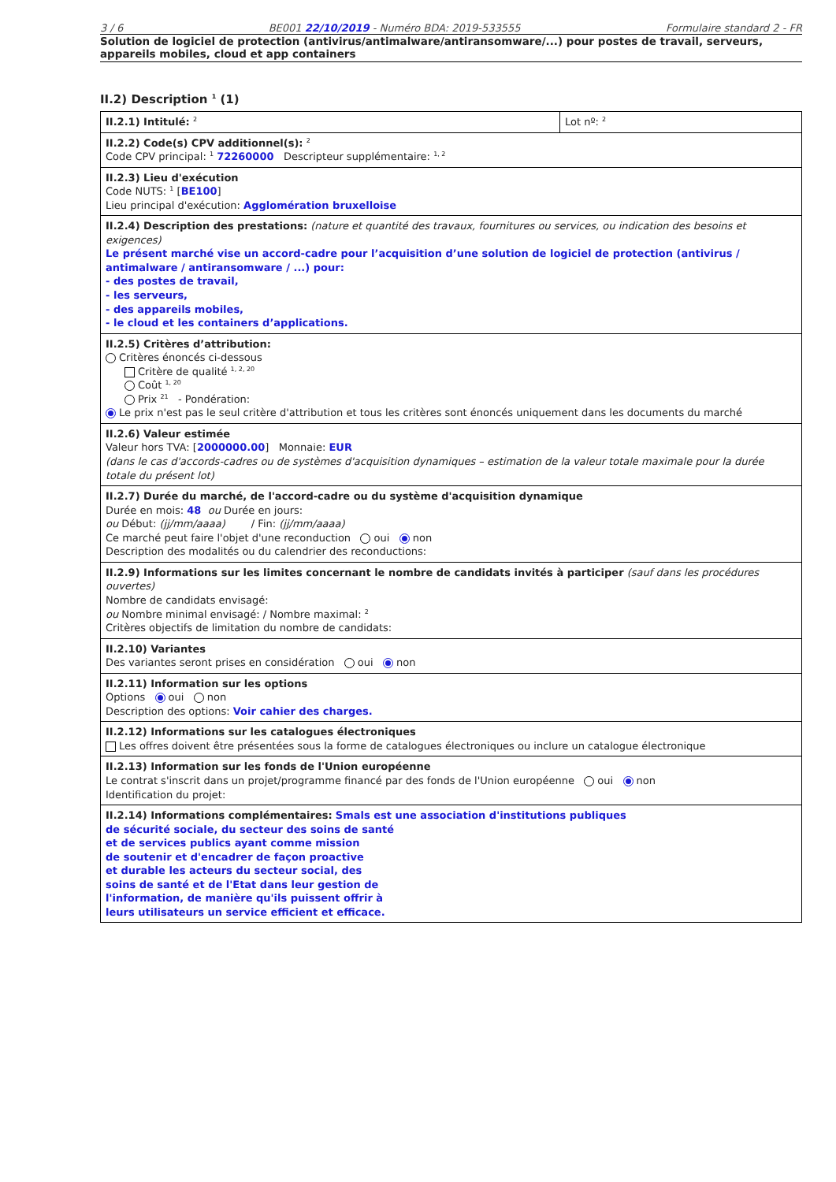3 / 6 BE001 22/10/2019 - Numéro BDA: 2019-533555 Formulaire standard 2 - FR
Solution de logiciel de protection (antivirus/antimalware/antiransomware/...) pour postes de travail, serveurs, appareils mobiles, cloud et app containers
II.2) Description <sup>1</sup> (1)
| II.2.1) Intitulé: <sup>2</sup> | Lot nº: <sup>2</sup> |
| II.2.2) Code(s) CPV additionnel(s): <sup>2</sup> Code CPV principal: <sup>1</sup> 72260000 Descripteur supplémentaire: <sup>1, 2</sup> | |
| II.2.3) Lieu d'exécution Code NUTS: <sup>1</sup> [ BE100 ] Lieu principal d'exécution: Agglomération bruxelloise | |
| II.2.4) Description des prestations: (nature et quantité des travaux, fournitures ou services, ou indication des besoins et exigences) Le présent marché vise un accord-cadre pour l’acquisition d’une solution de logiciel de protection (antivirus / antimalware / antiransomware / ...) pour: - des postes de travail, - les serveurs, - des appareils mobiles, - le cloud et les containers d’applications. | |
| II.2.5) Critères d’attribution: Critères énoncés ci-dessous Critère de qualité <sup>1, 2, 20</sup> Coût <sup>1, 20</sup> Prix <sup>21</sup> - Pondération: Le prix n'est pas le seul critère d'attribution et tous les critères sont énoncés uniquement dans les documents du marché | |
| II.2.6) Valeur estimée Valeur hors TVA: [ 2000000.00 ] Monnaie: EUR (dans le cas d'accords-cadres ou de systèmes d'acquisition dynamiques – estimation de la valeur totale maximale pour la durée totale du présent lot) | |
| II.2.7) Durée du marché, de l'accord-cadre ou du système d'acquisition dynamique Durée en mois: 48 ou Durée en jours: ou Début: (jj/mm/aaaa) / Fin: (jj/mm/aaaa) Ce marché peut faire l'objet d'une reconduction oui non Description des modalités ou du calendrier des reconductions: | |
| II.2.9) Informations sur les limites concernant le nombre de candidats invités à participer (sauf dans les procédures ouvertes) Nombre de candidats envisagé: ou Nombre minimal envisagé: / Nombre maximal: <sup>2</sup> Critères objectifs de limitation du nombre de candidats: | |
| II.2.10) Variantes Des variantes seront prises en considération oui non | |
| II.2.11) Information sur les options Options oui non Description des options: Voir cahier des charges. | |
| II.2.12) Informations sur les catalogues électroniques Les offres doivent être présentées sous la forme de catalogues électroniques ou inclure un catalogue électronique | |
| II.2.13) Information sur les fonds de l'Union européenne Le contrat s'inscrit dans un projet/programme financé par des fonds de l'Union européenne oui non Identification du projet: | |
| II.2.14) Informations complémentaires: Smals est une association d'institutions publiques de sécurité sociale, du secteur des soins de santé et de services publics ayant comme mission de soutenir et d'encadrer de façon proactive et durable les acteurs du secteur social, des soins de santé et de l'Etat dans leur gestion de l'information, de manière qu'ils puissent offrir à leurs utilisateurs un service efficient et efficace. | |